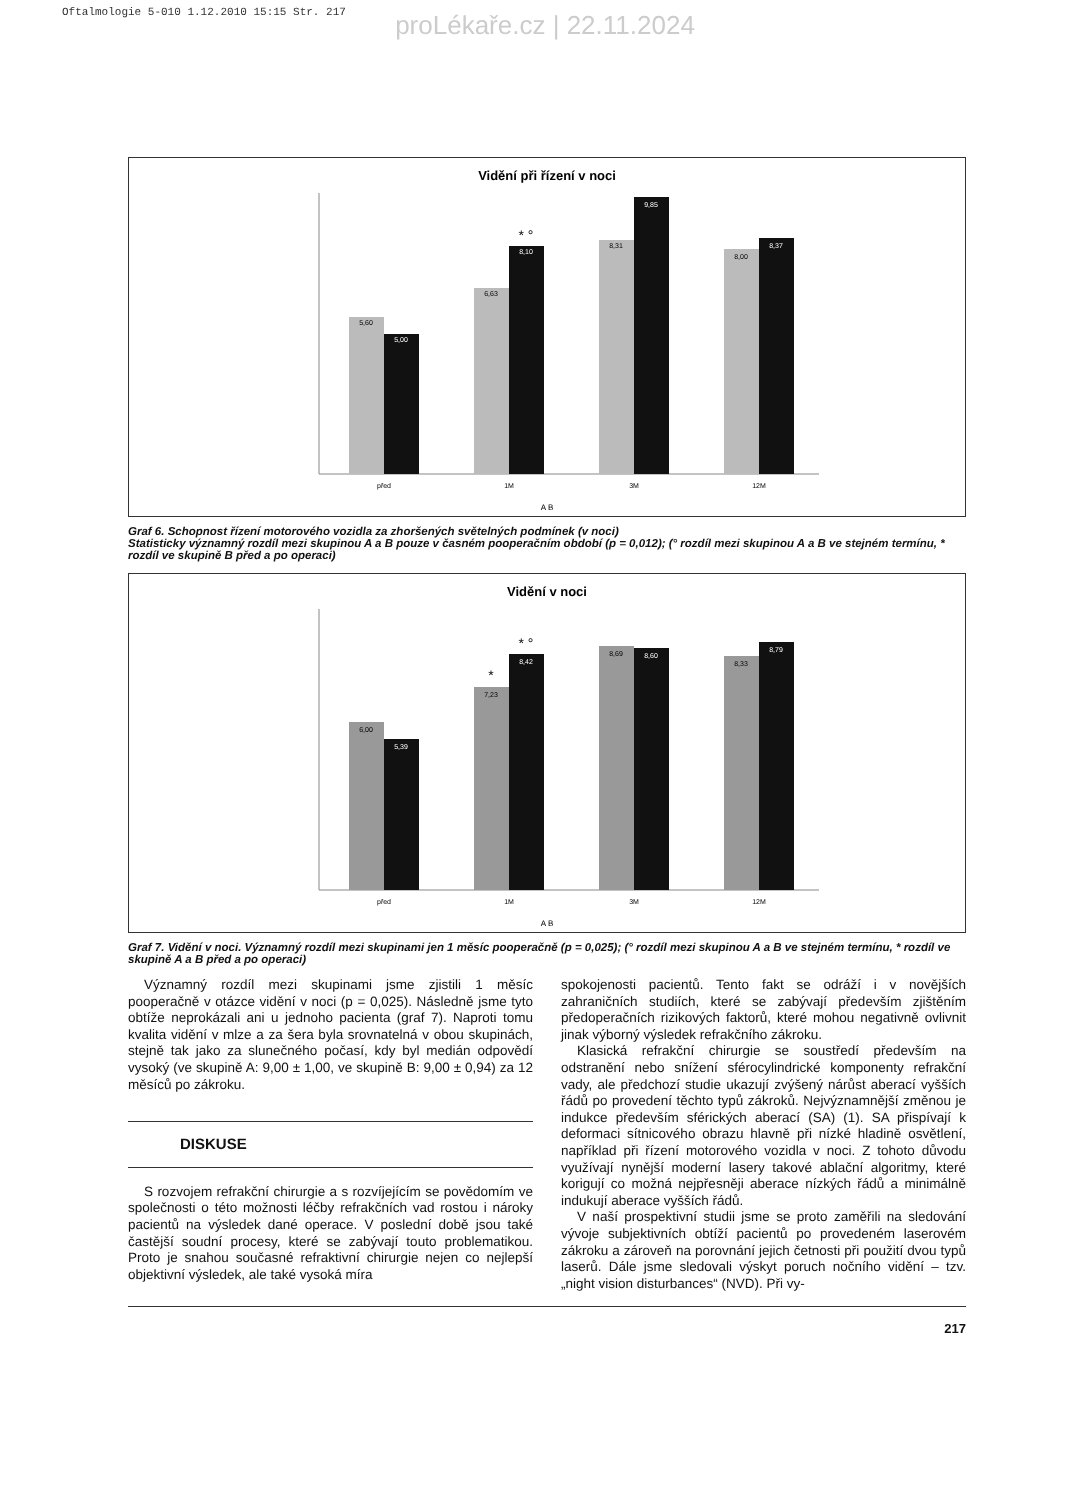Oftalmologie 5-010 1.12.2010 15:15 Str. 217
proLékaře.cz | 22.11.2024
Vidění při řízení v noci
5,60
5,00
6,63
8,10
* °
8,31
9,85
8,00
8,37
před
1M
3M
12M
A B
Graf 6. Schopnost řízení motorového vozidla za zhoršených světelných podmínek (v noci)
Statisticky významný rozdíl mezi skupinou A a B pouze v časném pooperačním období (p = 0,012); (° rozdíl mezi skupinou A a B ve stejném termínu, * rozdíl ve skupině B před a po operaci)
Vidění v noci
6,00
5,39
7,23
*
8,42
* °
8,69
8,60
8,33
8,79
před
1M
3M
12M
A B
Graf 7. Vidění v noci. Významný rozdíl mezi skupinami jen 1 měsíc pooperačně (p = 0,025); (° rozdíl mezi skupinou A a B ve stejném termínu, * rozdíl ve skupině A a B před a po operaci)
Významný rozdíl mezi skupinami jsme zjistili 1 měsíc pooperačně v otázce vidění v noci (p = 0,025). Následně jsme tyto obtíže neprokázali ani u jednoho pacienta (graf 7). Naproti tomu kvalita vidění v mlze a za šera byla srovnatelná v obou skupinách, stejně tak jako za slunečného počasí, kdy byl medián odpovědí vysoký (ve skupině A: 9,00 ± 1,00, ve skupině B: 9,00 ± 0,94) za 12 měsíců po zákroku.
DISKUSE
S rozvojem refrakční chirurgie a s rozvíjejícím se povědomím ve společnosti o této možnosti léčby refrakčních vad rostou i nároky pacientů na výsledek dané operace. V poslední době jsou také častější soudní procesy, které se zabývají touto problematikou. Proto je snahou současné refraktivní chirurgie nejen co nejlepší objektivní výsledek, ale také vysoká míra
spokojenosti pacientů. Tento fakt se odráží i v novějších zahraničních studiích, které se zabývají především zjištěním předoperačních rizikových faktorů, které mohou negativně ovlivnit jinak výborný výsledek refrakčního zákroku.
Klasická refrakční chirurgie se soustředí především na odstranění nebo snížení sférocylindrické komponenty refrakční vady, ale předchozí studie ukazují zvýšený nárůst aberací vyšších řádů po provedení těchto typů zákroků. Nejvýznamnější změnou je indukce především sférických aberací (SA) (1). SA přispívají k deformaci sítnicového obrazu hlavně při nízké hladině osvětlení, například při řízení motorového vozidla v noci. Z tohoto důvodu využívají nynější moderní lasery takové ablační algoritmy, které korigují co možná nejpřesněji aberace nízkých řádů a minimálně indukují aberace vyšších řádů.
V naší prospektivní studii jsme se proto zaměřili na sledování vývoje subjektivních obtíží pacientů po provedeném laserovém zákroku a zároveň na porovnání jejich četnosti při použití dvou typů laserů. Dále jsme sledovali výskyt poruch nočního vidění – tzv. „night vision disturbances“ (NVD). Při vy-
217